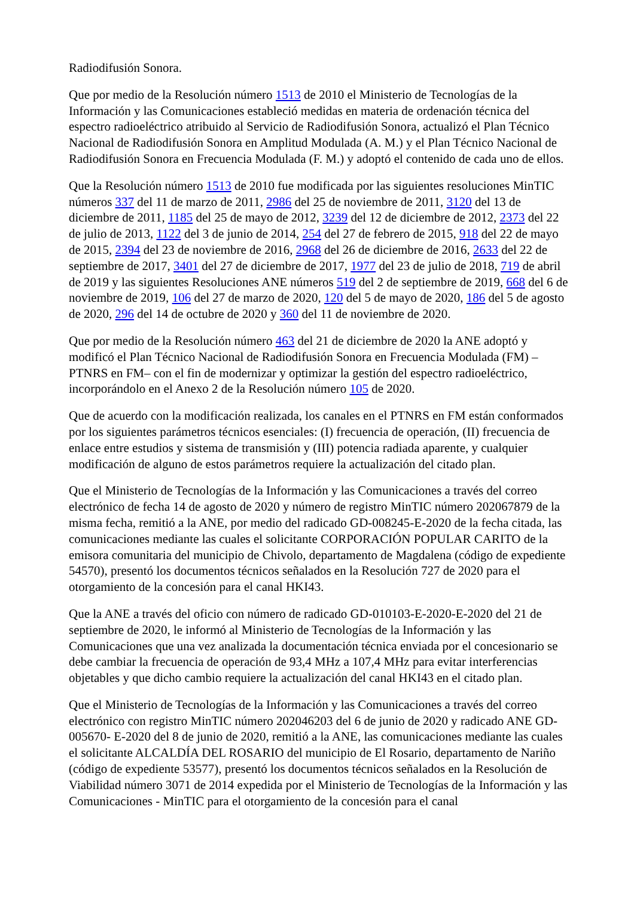Radiodifusión Sonora.
Que por medio de la Resolución número 1513 de 2010 el Ministerio de Tecnologías de la Información y las Comunicaciones estableció medidas en materia de ordenación técnica del espectro radioeléctrico atribuido al Servicio de Radiodifusión Sonora, actualizó el Plan Técnico Nacional de Radiodifusión Sonora en Amplitud Modulada (A. M.) y el Plan Técnico Nacional de Radiodifusión Sonora en Frecuencia Modulada (F. M.) y adoptó el contenido de cada uno de ellos.
Que la Resolución número 1513 de 2010 fue modificada por las siguientes resoluciones MinTIC números 337 del 11 de marzo de 2011, 2986 del 25 de noviembre de 2011, 3120 del 13 de diciembre de 2011, 1185 del 25 de mayo de 2012, 3239 del 12 de diciembre de 2012, 2373 del 22 de julio de 2013, 1122 del 3 de junio de 2014, 254 del 27 de febrero de 2015, 918 del 22 de mayo de 2015, 2394 del 23 de noviembre de 2016, 2968 del 26 de diciembre de 2016, 2633 del 22 de septiembre de 2017, 3401 del 27 de diciembre de 2017, 1977 del 23 de julio de 2018, 719 de abril de 2019 y las siguientes Resoluciones ANE números 519 del 2 de septiembre de 2019, 668 del 6 de noviembre de 2019, 106 del 27 de marzo de 2020, 120 del 5 de mayo de 2020, 186 del 5 de agosto de 2020, 296 del 14 de octubre de 2020 y 360 del 11 de noviembre de 2020.
Que por medio de la Resolución número 463 del 21 de diciembre de 2020 la ANE adoptó y modificó el Plan Técnico Nacional de Radiodifusión Sonora en Frecuencia Modulada (FM) –PTNRS en FM– con el fin de modernizar y optimizar la gestión del espectro radioeléctrico, incorporándolo en el Anexo 2 de la Resolución número 105 de 2020.
Que de acuerdo con la modificación realizada, los canales en el PTNRS en FM están conformados por los siguientes parámetros técnicos esenciales: (I) frecuencia de operación, (II) frecuencia de enlace entre estudios y sistema de transmisión y (III) potencia radiada aparente, y cualquier modificación de alguno de estos parámetros requiere la actualización del citado plan.
Que el Ministerio de Tecnologías de la Información y las Comunicaciones a través del correo electrónico de fecha 14 de agosto de 2020 y número de registro MinTIC número 202067879 de la misma fecha, remitió a la ANE, por medio del radicado GD-008245-E-2020 de la fecha citada, las comunicaciones mediante las cuales el solicitante CORPORACIÓN POPULAR CARITO de la emisora comunitaria del municipio de Chivolo, departamento de Magdalena (código de expediente 54570), presentó los documentos técnicos señalados en la Resolución 727 de 2020 para el otorgamiento de la concesión para el canal HKI43.
Que la ANE a través del oficio con número de radicado GD-010103-E-2020-E-2020 del 21 de septiembre de 2020, le informó al Ministerio de Tecnologías de la Información y las Comunicaciones que una vez analizada la documentación técnica enviada por el concesionario se debe cambiar la frecuencia de operación de 93,4 MHz a 107,4 MHz para evitar interferencias objetables y que dicho cambio requiere la actualización del canal HKI43 en el citado plan.
Que el Ministerio de Tecnologías de la Información y las Comunicaciones a través del correo electrónico con registro MinTIC número 202046203 del 6 de junio de 2020 y radicado ANE GD-005670- E-2020 del 8 de junio de 2020, remitió a la ANE, las comunicaciones mediante las cuales el solicitante ALCALDÍA DEL ROSARIO del municipio de El Rosario, departamento de Nariño (código de expediente 53577), presentó los documentos técnicos señalados en la Resolución de Viabilidad número 3071 de 2014 expedida por el Ministerio de Tecnologías de la Información y las Comunicaciones - MinTIC para el otorgamiento de la concesión para el canal